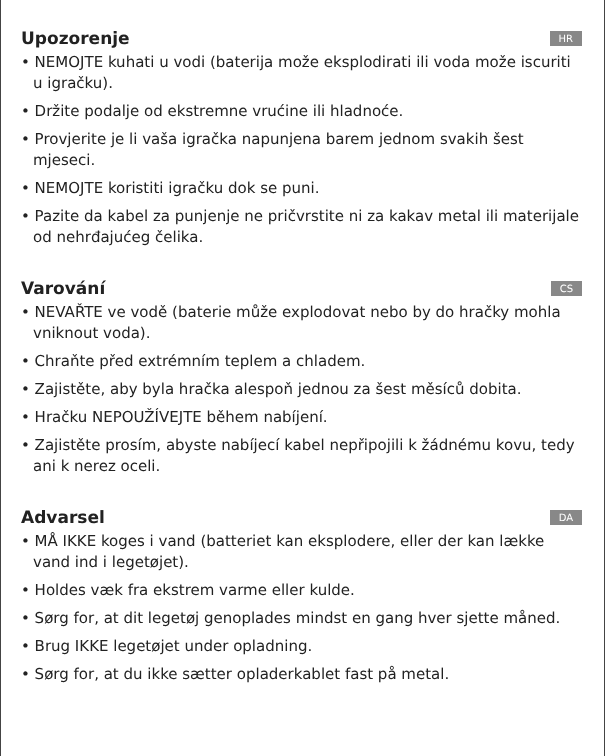Upozorenje HR
• NEMOJTE kuhati u vodi (baterija može eksplodirati ili voda može iscuriti u igračku).
• Držite podalje od ekstremne vrućine ili hladnoće.
• Provjerite je li vaša igračka napunjena barem jednom svakih šest mjeseci.
• NEMOJTE koristiti igračku dok se puni.
• Pazite da kabel za punjenje ne pričvrstite ni za kakav metal ili materijale od nehrđajućeg čelika.
Varování CS
• NEVAŘTE ve vodě (baterie může explodovat nebo by do hračky mohla vniknout voda).
• Chraňte před extrémním teplem a chladem.
• Zajistěte, aby byla hračka alespoň jednou za šest měsíců dobita.
• Hračku NEPOUŽÍVEJTE během nabíjení.
• Zajistěte prosím, abyste nabíjecí kabel nepřipojili k žádnému kovu, tedy ani k nerez oceli.
Advarsel DA
• MÅ IKKE koges i vand (batteriet kan eksplodere, eller der kan lække vand ind i legetøjet).
• Holdes væk fra ekstrem varme eller kulde.
• Sørg for, at dit legetøj genoplades mindst en gang hver sjette måned.
• Brug IKKE legetøjet under opladning.
• Sørg for, at du ikke sætter opladerkablet fast på metal.